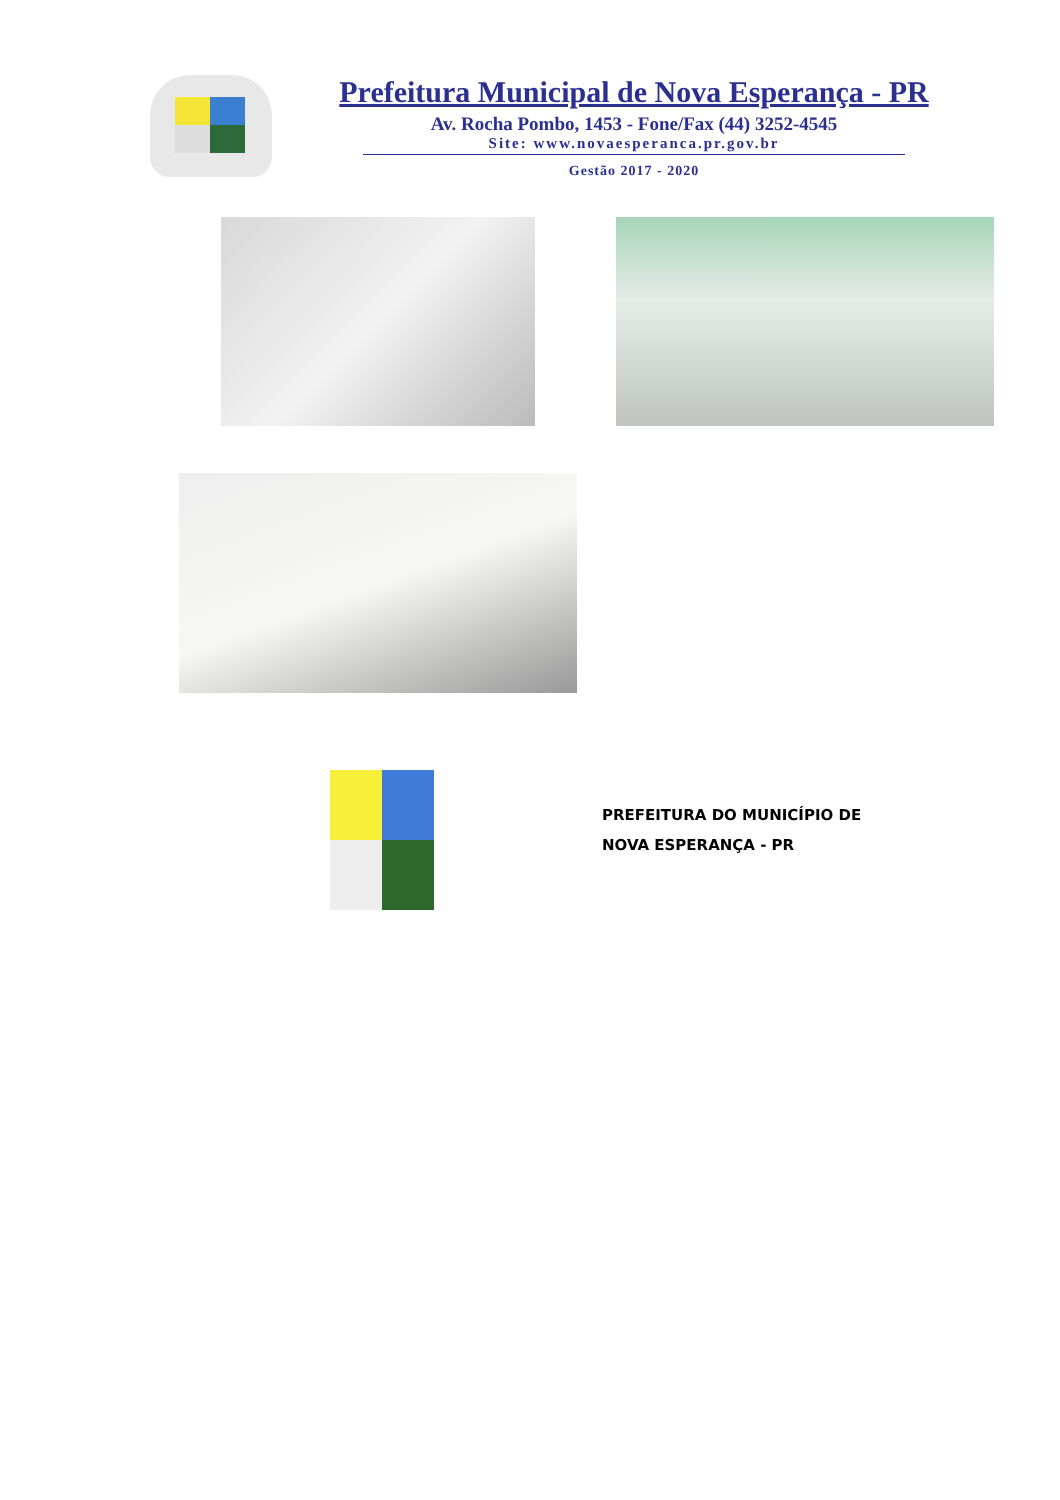Prefeitura Municipal de Nova Esperança - PR
Av. Rocha Pombo, 1453 - Fone/Fax (44) 3252-4545
Site: www.novaesperanca.pr.gov.br
Gestão 2017 - 2020
PREFEITURA DO MUNICÍPIO DE
NOVA ESPERANÇA - PR